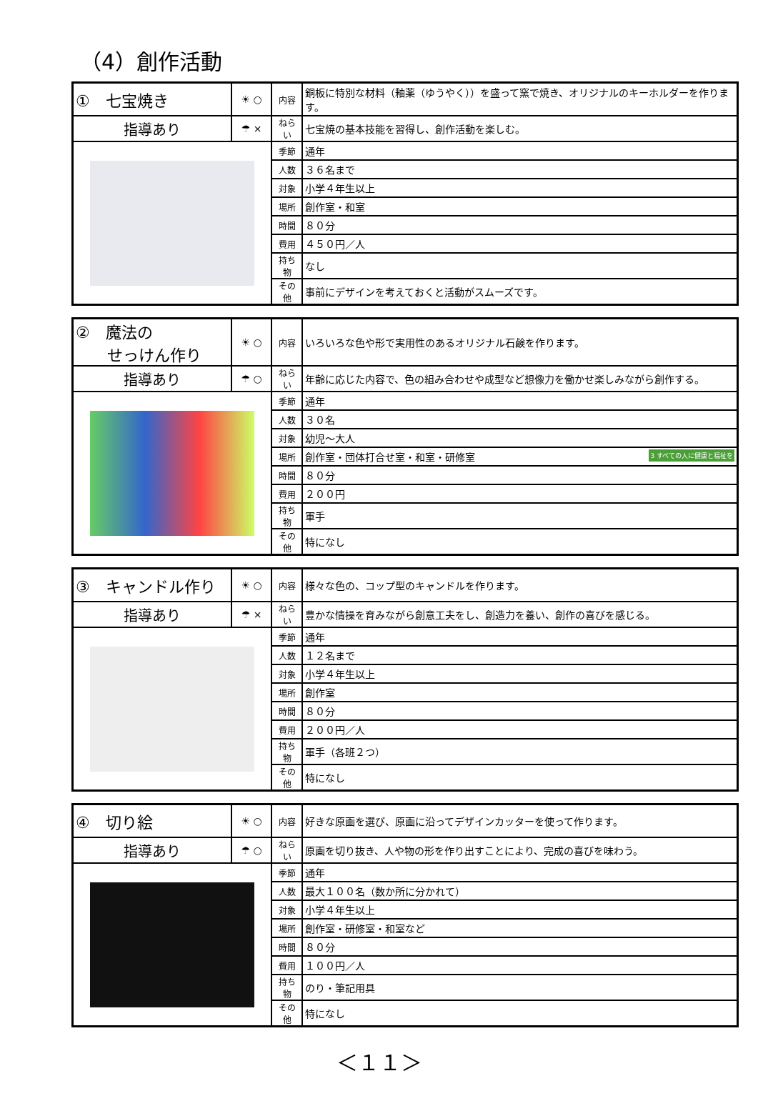（4）創作活動
| ① 七宝焼き | ☀ ○ | 内容 | 銅板に特別な材料（釉薬（ゆうやく））を盛って窯で焼き、オリジナルのキーホルダーを作ります。 |
| 指導あり | ☂ × | ねらい | 七宝焼の基本技能を習得し、創作活動を楽しむ。 |
| | | 季節 | 通年 |
| | | 人数 | ３６名まで |
| | | 対象 | 小学４年生以上 |
| | | 場所 | 創作室・和室 |
| | | 時間 | ８０分 |
| | | 費用 | ４５０円／人 |
| | | 持ち物 | なし |
| | | その他 | 事前にデザインを考えておくと活動がスムーズです。 |
| ② 魔法の せっけん作り | ☀ ○ | 内容 | いろいろな色や形で実用性のあるオリジナル石鹸を作ります。 |
| 指導あり | ☂ ○ | ねらい | 年齢に応じた内容で、色の組み合わせや成型など想像力を働かせ楽しみながら創作する。 |
| | | 季節 | 通年 |
| | | 人数 | ３０名 |
| | | 対象 | 幼児～大人 |
| | | 場所 | 創作室・団体打合せ室・和室・研修室 3 すべての人に健康と福祉を |
| | | 時間 | ８０分 |
| | | 費用 | ２００円 |
| | | 持ち物 | 軍手 |
| | | その他 | 特になし |
| ③ キャンドル作り | ☀ ○ | 内容 | 様々な色の、コップ型のキャンドルを作ります。 |
| 指導あり | ☂ × | ねらい | 豊かな情操を育みながら創意工夫をし、創造力を養い、創作の喜びを感じる。 |
| | | 季節 | 通年 |
| | | 人数 | １２名まで |
| | | 対象 | 小学４年生以上 |
| | | 場所 | 創作室 |
| | | 時間 | ８０分 |
| | | 費用 | ２００円／人 |
| | | 持ち物 | 軍手（各班２つ） |
| | | その他 | 特になし |
| ④ 切り絵 | ☀ ○ | 内容 | 好きな原画を選び、原画に沿ってデザインカッターを使って作ります。 |
| 指導あり | ☂ ○ | ねらい | 原画を切り抜き、人や物の形を作り出すことにより、完成の喜びを味わう。 |
| | | 季節 | 通年 |
| | | 人数 | 最大１００名（数か所に分かれて） |
| | | 対象 | 小学４年生以上 |
| | | 場所 | 創作室・研修室・和室など |
| | | 時間 | ８０分 |
| | | 費用 | １００円／人 |
| | | 持ち物 | のり・筆記用具 |
| | | その他 | 特になし |
＜１１＞